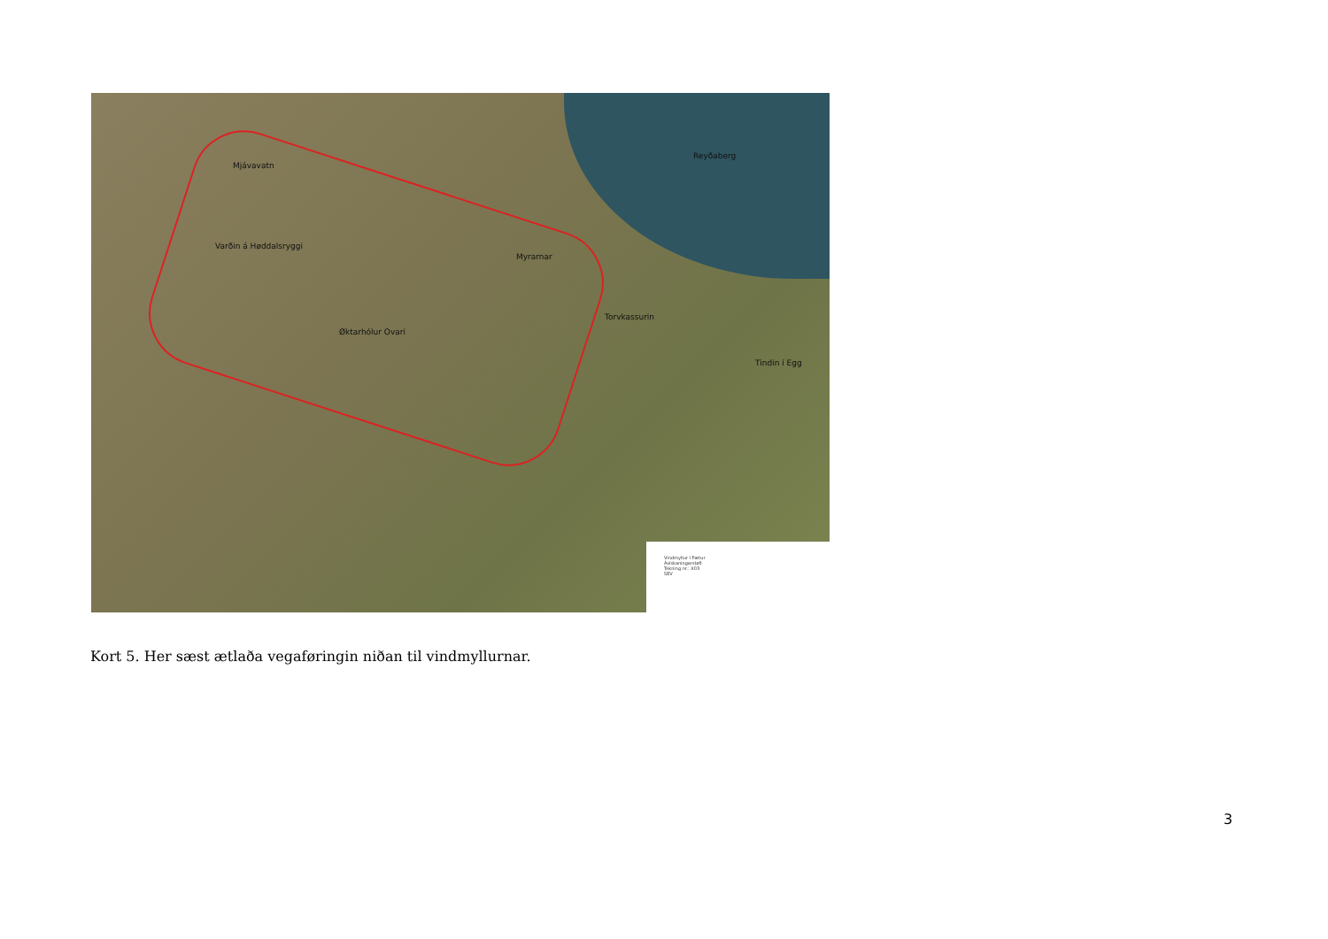Mjávavatn
Varðin á Høddalsryggi
Øktarhólur Ovari
Myrarnar
Torvkassurin
Tindin í Egg
Reyðaberg
Vindmyllur í Pætur
Ávískaningarstøð
Tekning nr.: X03
SEV
Kort 5. Her sæst ætlaða vegaføringin niðan til vindmyllurnar.
3